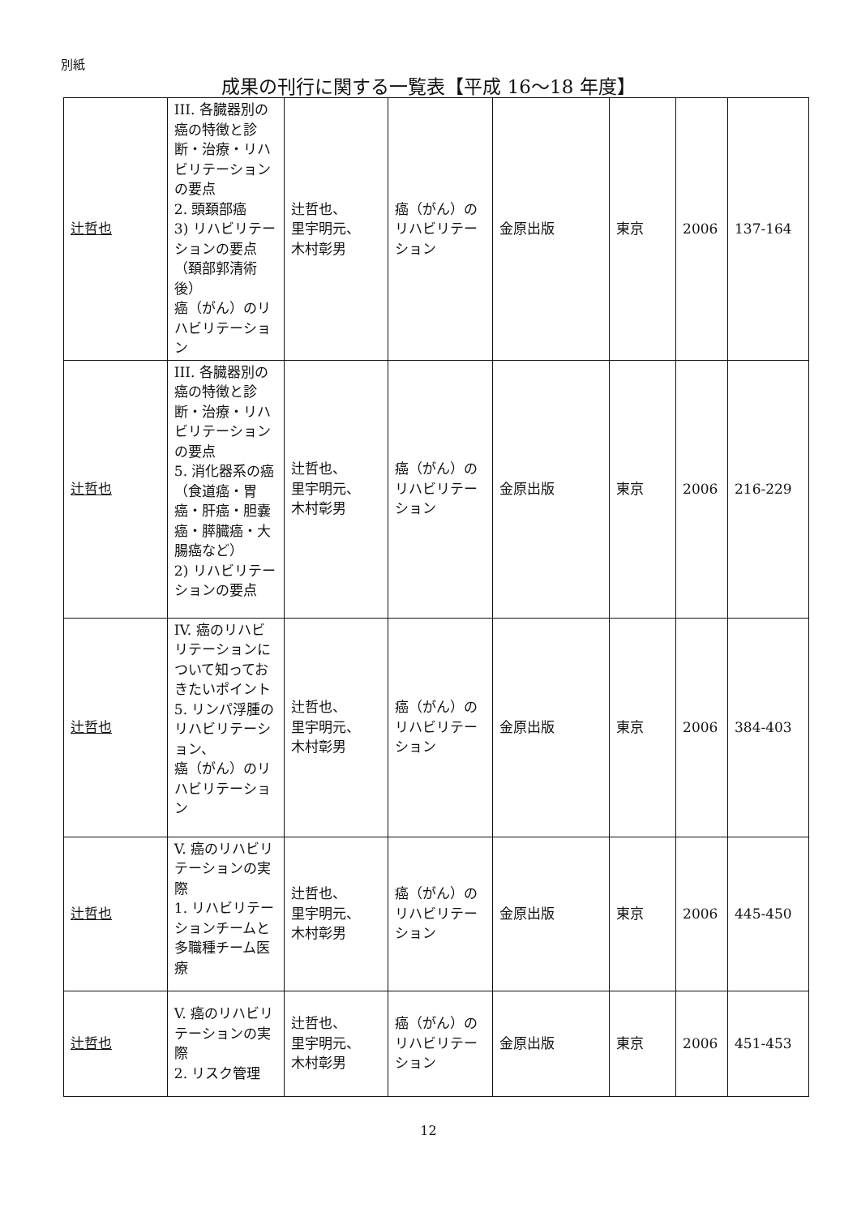別紙
成果の刊行に関する一覧表【平成 16〜18 年度】
| 辻哲也 | III. 各臓器別の癌の特徴と診断・治療・リハビリテーションの要点 2. 頭頚部癌 3) リハビリテーションの要点（頚部郭清術後） 癌（がん）のリハビリテーション | 辻哲也、 里宇明元、 木村彰男 | 癌（がん）のリハビリテーション | 金原出版 | 東京 | 2006 | 137-164 |
| 辻哲也 | III. 各臓器別の癌の特徴と診断・治療・リハビリテーションの要点 5. 消化器系の癌（食道癌・胃癌・肝癌・胆嚢癌・膵臓癌・大腸癌など） 2) リハビリテーションの要点 | 辻哲也、 里宇明元、 木村彰男 | 癌（がん）のリハビリテーション | 金原出版 | 東京 | 2006 | 216-229 |
| 辻哲也 | IV. 癌のリハビリテーションについて知っておきたいポイント 5. リンパ浮腫のリハビリテーション、 癌（がん）のリハビリテーション | 辻哲也、 里宇明元、 木村彰男 | 癌（がん）のリハビリテーション | 金原出版 | 東京 | 2006 | 384-403 |
| 辻哲也 | V. 癌のリハビリテーションの実際 1. リハビリテーションチームと多職種チーム医療 | 辻哲也、 里宇明元、 木村彰男 | 癌（がん）のリハビリテーション | 金原出版 | 東京 | 2006 | 445-450 |
| 辻哲也 | V. 癌のリハビリテーションの実際 2. リスク管理 | 辻哲也、 里宇明元、 木村彰男 | 癌（がん）のリハビリテーション | 金原出版 | 東京 | 2006 | 451-453 |
12